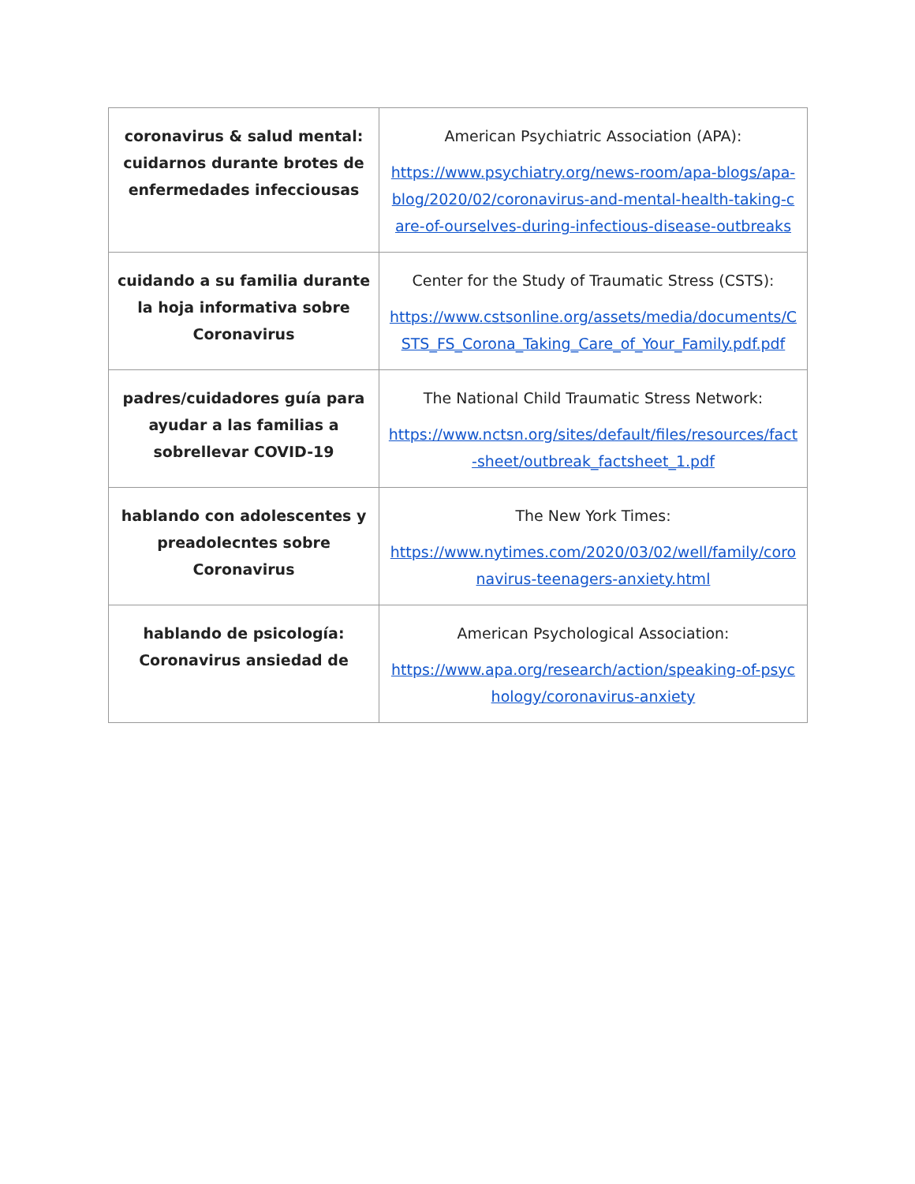| coronavirus & salud mental: cuidarnos durante brotes de enfermedades infecciousas | American Psychiatric Association (APA): https://www.psychiatry.org/news-room/apa-blogs/apa-blog/2020/02/coronavirus-and-mental-health-taking-care-of-ourselves-during-infectious-disease-outbreaks |
| cuidando a su familia durante la hoja informativa sobre Coronavirus | Center for the Study of Traumatic Stress (CSTS): https://www.cstsonline.org/assets/media/documents/CSTS_FS_Corona_Taking_Care_of_Your_Family.pdf.pdf |
| padres/cuidadores guía para ayudar a las familias a sobrellevar COVID-19 | The National Child Traumatic Stress Network: https://www.nctsn.org/sites/default/files/resources/fact-sheet/outbreak_factsheet_1.pdf |
| hablando con adolescentes y preadolecntes sobre Coronavirus | The New York Times: https://www.nytimes.com/2020/03/02/well/family/coronavirus-teenagers-anxiety.html |
| hablando de psicología: Coronavirus ansiedad de | American Psychological Association: https://www.apa.org/research/action/speaking-of-psychology/coronavirus-anxiety |